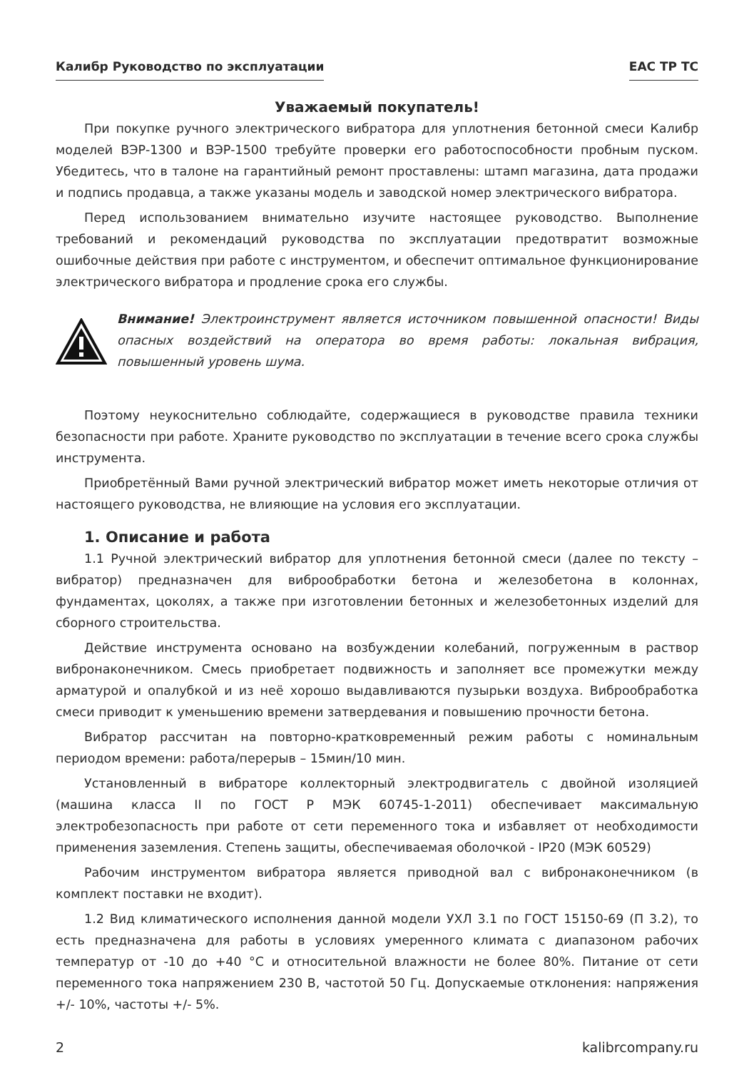Калибр Руководство по эксплуатации EAC TP TC
Уважаемый покупатель!
При покупке ручного электрического вибратора для уплотнения бетонной смеси Калибр моделей ВЭР-1300 и ВЭР-1500 требуйте проверки его работоспособности пробным пуском. Убедитесь, что в талоне на гарантийный ремонт проставлены: штамп магазина, дата продажи и подпись продавца, а также указаны модель и заводской номер электрического вибратора.
Перед использованием внимательно изучите настоящее руководство. Выполнение требований и рекомендаций руководства по эксплуатации предотвратит возможные ошибочные действия при работе с инструментом, и обеспечит оптимальное функционирование электрического вибратора и продление срока его службы.
Внимание! Электроинструмент является источником повышенной опасности! Виды опасных воздействий на оператора во время работы: локальная вибрация, повышенный уровень шума.
Поэтому неукоснительно соблюдайте, содержащиеся в руководстве правила техники безопасности при работе. Храните руководство по эксплуатации в течение всего срока службы инструмента.
Приобретённый Вами ручной электрический вибратор может иметь некоторые отличия от настоящего руководства, не влияющие на условия его эксплуатации.
1. Описание и работа
1.1 Ручной электрический вибратор для уплотнения бетонной смеси (далее по тексту – вибратор) предназначен для виброобработки бетона и железобетона в колоннах, фундаментах, цоколях, а также при изготовлении бетонных и железобетонных изделий для сборного строительства.
Действие инструмента основано на возбуждении колебаний, погруженным в раствор вибронаконечником. Смесь приобретает подвижность и заполняет все промежутки между арматурой и опалубкой и из неё хорошо выдавливаются пузырьки воздуха. Виброобработка смеси приводит к уменьшению времени затвердевания и повышению прочности бетона.
Вибратор рассчитан на повторно-кратковременный режим работы с номинальным периодом времени: работа/перерыв – 15мин/10 мин.
Установленный в вибраторе коллекторный электродвигатель с двойной изоляцией (машина класса II по ГОСТ Р МЭК 60745-1-2011) обеспечивает максимальную электробезопасность при работе от сети переменного тока и избавляет от необходимости применения заземления. Степень защиты, обеспечиваемая оболочкой - IP20 (МЭК 60529)
Рабочим инструментом вибратора является приводной вал с вибронаконечником (в комплект поставки не входит).
1.2 Вид климатического исполнения данной модели УХЛ 3.1 по ГОСТ 15150-69 (П 3.2), то есть предназначена для работы в условиях умеренного климата с диапазоном рабочих температур от -10 до +40 °С и относительной влажности не более 80%. Питание от сети переменного тока напряжением 230 В, частотой 50 Гц. Допускаемые отклонения: напряжения +/- 10%, частоты +/- 5%.
2 kalibrcompany.ru